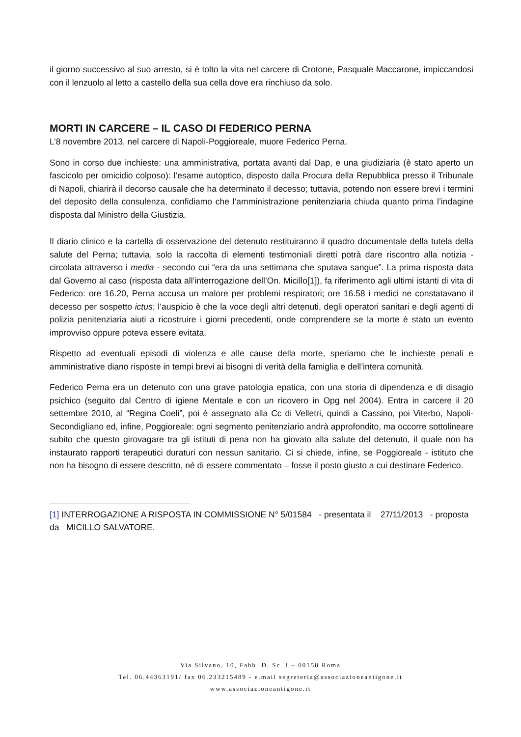il giorno successivo al suo arresto, si è tolto la vita nel carcere di Crotone, Pasquale Maccarone, impiccandosi con il lenzuolo al letto a castello della sua cella dove era rinchiuso da solo.
MORTI IN CARCERE – IL CASO DI FEDERICO PERNA
L’8 novembre 2013, nel carcere di Napoli-Poggioreale, muore Federico Perna.
Sono in corso due inchieste: una amministrativa, portata avanti dal Dap, e una giudiziaria (è stato aperto un fascicolo per omicidio colposo): l’esame autoptico, disposto dalla Procura della Repubblica presso il Tribunale di Napoli, chiarirà il decorso causale che ha determinato il decesso; tuttavia, potendo non essere brevi i termini del deposito della consulenza, confidiamo che l’amministrazione penitenziaria chiuda quanto prima l’indagine disposta dal Ministro della Giustizia.
Il diario clinico e la cartella di osservazione del detenuto restituiranno il quadro documentale della tutela della salute del Perna; tuttavia, solo la raccolta di elementi testimoniali diretti potrà dare riscontro alla notizia - circolata attraverso i media - secondo cui “era da una settimana che sputava sangue”. La prima risposta data dal Governo al caso (risposta data all’interrogazione dell’On. Micillo[1]), fa riferimento agli ultimi istanti di vita di Federico: ore 16.20, Perna accusa un malore per problemi respiratori; ore 16.58 i medici ne constatavano il decesso per sospetto ictus; l’auspicio è che la voce degli altri detenuti, degli operatori sanitari e degli agenti di polizia penitenziaria aiuti a ricostruire i giorni precedenti, onde comprendere se la morte è stato un evento improvviso oppure poteva essere evitata.
Rispetto ad eventuali episodi di violenza e alle cause della morte, speriamo che le inchieste penali e amministrative diano risposte in tempi brevi ai bisogni di verità della famiglia e dell’intera comunità.
Federico Perna era un detenuto con una grave patologia epatica, con una storia di dipendenza e di disagio psichico (seguito dal Centro di igiene Mentale e con un ricovero in Opg nel 2004). Entra in carcere il 20 settembre 2010, al “Regina Coeli”, poi è assegnato alla Cc di Velletri, quindi a Cassino, poi Viterbo, Napoli-Secondigliano ed, infine, Poggioreale: ogni segmento penitenziario andrà approfondito, ma occorre sottolineare subito che questo girovagare tra gli istituti di pena non ha giovato alla salute del detenuto, il quale non ha instaurato rapporti terapeutici duraturi con nessun sanitario. Ci si chiede, infine, se Poggioreale - istituto che non ha bisogno di essere descritto, né di essere commentato – fosse il posto giusto a cui destinare Federico.
[1] INTERROGAZIONE A RISPOSTA IN COMMISSIONE N° 5/01584 - presentata il 27/11/2013 - proposta da MICILLO SALVATORE.
Via Silvano, 10, Fabb. D, Sc. I – 00158 Roma
Tel. 06.44363191/ fax 06.233215489 - e.mail segreteria@associazioneantigone.it
www.associazioneantigone.it